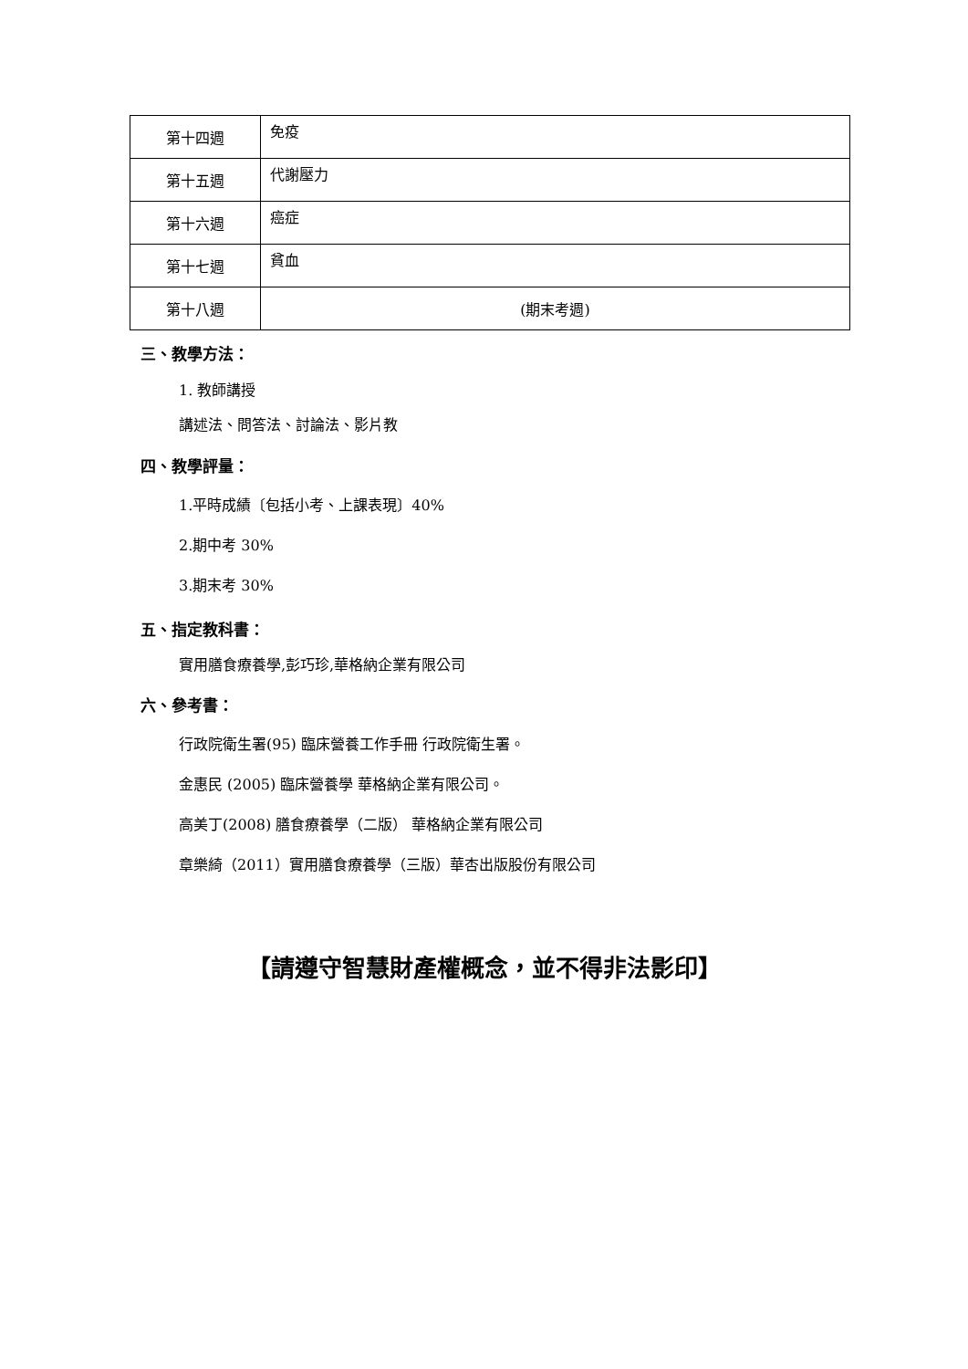| 第十四週 | 免疫 |
| 第十五週 | 代謝壓力 |
| 第十六週 | 癌症 |
| 第十七週 | 貧血 |
| 第十八週 | (期末考週) |
三、教學方法：
1. 教師講授
講述法、問答法、討論法、影片教
四、教學評量：
1.平時成績〔包括小考、上課表現〕40%
2.期中考 30%
3.期末考 30%
五、指定教科書：
實用膳食療養學,彭巧珍,華格納企業有限公司
六、參考書：
行政院衛生署(95) 臨床營養工作手冊 行政院衛生署。
金惠民 (2005) 臨床營養學 華格納企業有限公司。
高美丁(2008) 膳食療養學（二版） 華格納企業有限公司
章樂綺（2011）實用膳食療養學（三版）華杏出版股份有限公司
【請遵守智慧財產權概念，並不得非法影印】